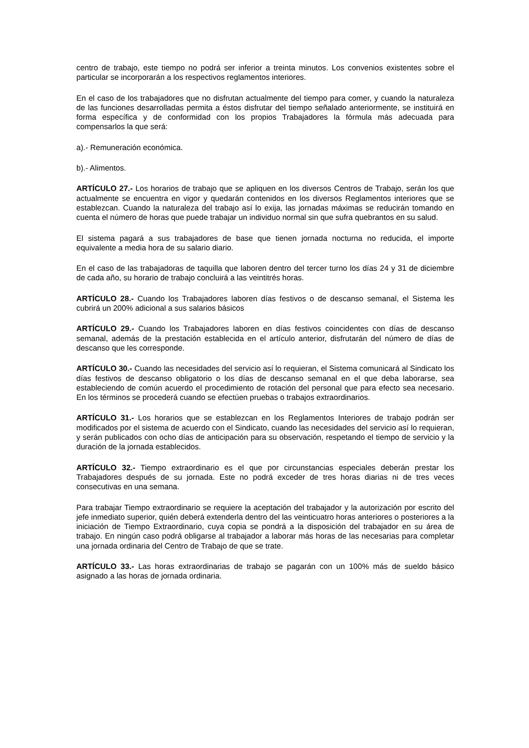centro de trabajo, este tiempo no podrá ser inferior a treinta minutos. Los convenios existentes sobre el particular se incorporarán a los respectivos reglamentos interiores.
En el caso de los trabajadores que no disfrutan actualmente del tiempo para comer, y cuando la naturaleza de las funciones desarrolladas permita a éstos disfrutar del tiempo señalado anteriormente, se instituirá en forma específica y de conformidad con los propios Trabajadores la fórmula más adecuada para compensarlos la que será:
a).- Remuneración económica.
b).- Alimentos.
ARTÍCULO 27.- Los horarios de trabajo que se apliquen en los diversos Centros de Trabajo, serán los que actualmente se encuentra en vigor y quedarán contenidos en los diversos Reglamentos interiores que se establezcan. Cuando la naturaleza del trabajo así lo exija, las jornadas máximas se reducirán tomando en cuenta el número de horas que puede trabajar un individuo normal sin que sufra quebrantos en su salud.
El sistema pagará a sus trabajadores de base que tienen jornada nocturna no reducida, el importe equivalente a media hora de su salario diario.
En el caso de las trabajadoras de taquilla que laboren dentro del tercer turno los días 24 y 31 de diciembre de cada año, su horario de trabajo concluirá a las veintitrés horas.
ARTÍCULO 28.- Cuando los Trabajadores laboren días festivos o de descanso semanal, el Sistema les cubrirá un 200% adicional a sus salarios básicos
ARTÍCULO 29.- Cuando los Trabajadores laboren en días festivos coincidentes con días de descanso semanal, además de la prestación establecida en el artículo anterior, disfrutarán del número de días de descanso que les corresponde.
ARTÍCULO 30.- Cuando las necesidades del servicio así lo requieran, el Sistema comunicará al Sindicato los días festivos de descanso obligatorio o los días de descanso semanal en el que deba laborarse, sea estableciendo de común acuerdo el procedimiento de rotación del personal que para efecto sea necesario. En los términos se procederá cuando se efectúen pruebas o trabajos extraordinarios.
ARTÍCULO 31.- Los horarios que se establezcan en los Reglamentos Interiores de trabajo podrán ser modificados por el sistema de acuerdo con el Sindicato, cuando las necesidades del servicio así lo requieran, y serán publicados con ocho días de anticipación para su observación, respetando el tiempo de servicio y la duración de la jornada establecidos.
ARTÍCULO 32.- Tiempo extraordinario es el que por circunstancias especiales deberán prestar los Trabajadores después de su jornada. Este no podrá exceder de tres horas diarias ni de tres veces consecutivas en una semana.
Para trabajar Tiempo extraordinario se requiere la aceptación del trabajador y la autorización por escrito del jefe inmediato superior, quién deberá extenderla dentro del las veinticuatro horas anteriores o posteriores a la iniciación de Tiempo Extraordinario, cuya copia se pondrá a la disposición del trabajador en su área de trabajo. En ningún caso podrá obligarse al trabajador a laborar más horas de las necesarias para completar una jornada ordinaria del Centro de Trabajo de que se trate.
ARTÍCULO 33.- Las horas extraordinarias de trabajo se pagarán con un 100% más de sueldo básico asignado a las horas de jornada ordinaria.